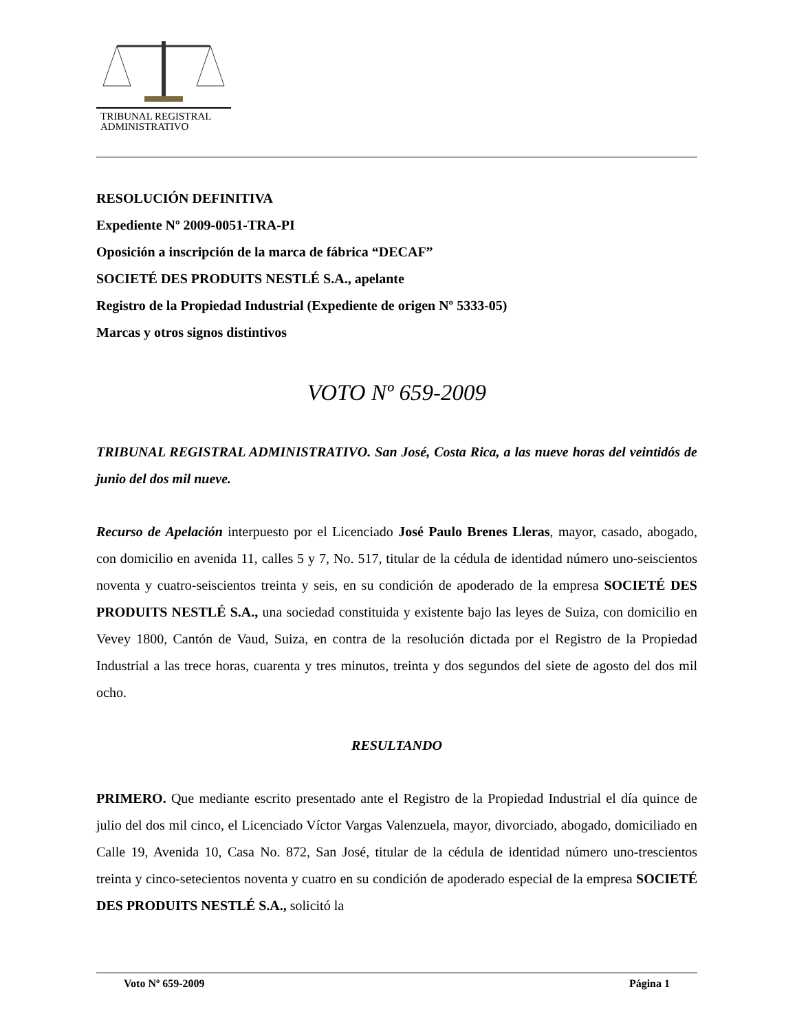TRIBUNAL REGISTRAL
ADMINISTRATIVO
RESOLUCIÓN DEFINITIVA
Expediente Nº 2009-0051-TRA-PI
Oposición a inscripción de la marca de fábrica “DECAF”
SOCIETÉ DES PRODUITS NESTLÉ S.A., apelante
Registro de la Propiedad Industrial (Expediente de origen Nº 5333-05)
Marcas y otros signos distintivos
VOTO Nº 659-2009
TRIBUNAL REGISTRAL ADMINISTRATIVO. San José, Costa Rica, a las nueve horas del veintidós de junio del dos mil nueve.
Recurso de Apelación interpuesto por el Licenciado José Paulo Brenes Lleras, mayor, casado, abogado, con domicilio en avenida 11, calles 5 y 7, No. 517, titular de la cédula de identidad número uno-seiscientos noventa y cuatro-seiscientos treinta y seis, en su condición de apoderado de la empresa SOCIETÉ DES PRODUITS NESTLÉ S.A., una sociedad constituida y existente bajo las leyes de Suiza, con domicilio en Vevey 1800, Cantón de Vaud, Suiza, en contra de la resolución dictada por el Registro de la Propiedad Industrial a las trece horas, cuarenta y tres minutos, treinta y dos segundos del siete de agosto del dos mil ocho.
RESULTANDO
PRIMERO. Que mediante escrito presentado ante el Registro de la Propiedad Industrial el día quince de julio del dos mil cinco, el Licenciado Víctor Vargas Valenzuela, mayor, divorciado, abogado, domiciliado en Calle 19, Avenida 10, Casa No. 872, San José, titular de la cédula de identidad número uno-trescientos treinta y cinco-setecientos noventa y cuatro en su condición de apoderado especial de la empresa SOCIETÉ DES PRODUITS NESTLÉ S.A., solicitó la
Voto Nº 659-2009 Página 1